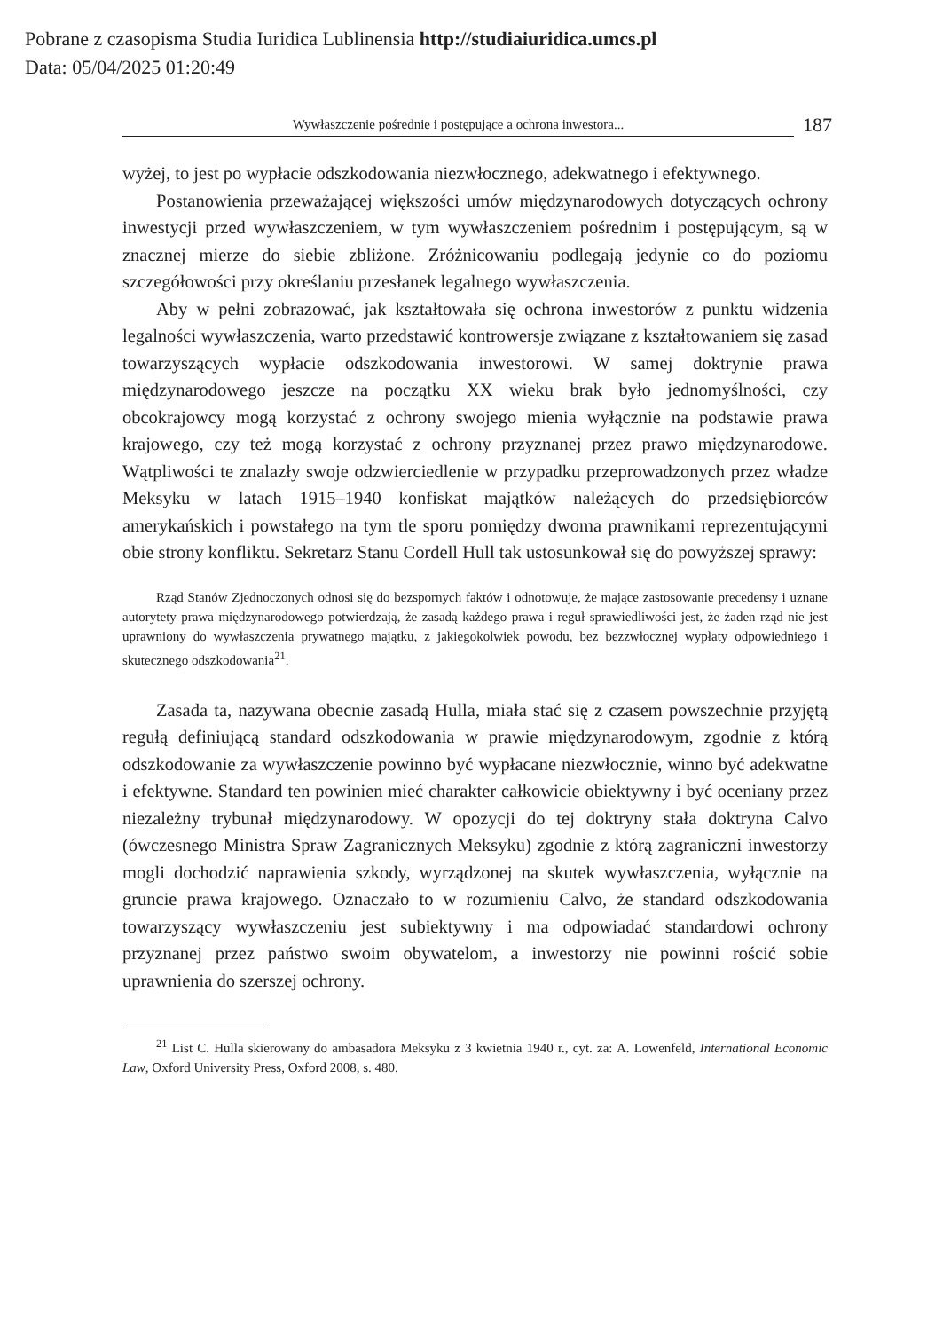Pobrane z czasopisma Studia Iuridica Lublinensia http://studiaiuridica.umcs.pl
Data: 05/04/2025 01:20:49
Wywłaszczenie pośrednie i postępujące a ochrona inwestora...
187
wyżej, to jest po wypłacie odszkodowania niezwłocznego, adekwatnego i efektywnego.
Postanowienia przeważającej większości umów międzynarodowych dotyczących ochrony inwestycji przed wywłaszczeniem, w tym wywłaszczeniem pośrednim i postępującym, są w znacznej mierze do siebie zbliżone. Zróżnicowaniu podlegają jedynie co do poziomu szczegółowości przy określaniu przesłanek legalnego wywłaszczenia.
Aby w pełni zobrazować, jak kształtowała się ochrona inwestorów z punktu widzenia legalności wywłaszczenia, warto przedstawić kontrowersje związane z kształtowaniem się zasad towarzyszących wypłacie odszkodowania inwestorowi. W samej doktrynie prawa międzynarodowego jeszcze na początku XX wieku brak było jednomyślności, czy obcokrajowcy mogą korzystać z ochrony swojego mienia wyłącznie na podstawie prawa krajowego, czy też mogą korzystać z ochrony przyznanej przez prawo międzynarodowe. Wątpliwości te znalazły swoje odzwierciedlenie w przypadku przeprowadzonych przez władze Meksyku w latach 1915–1940 konfiskat majątków należących do przedsiębiorców amerykańskich i powstałego na tym tle sporu pomiędzy dwoma prawnikami reprezentującymi obie strony konfliktu. Sekretarz Stanu Cordell Hull tak ustosunkował się do powyższej sprawy:
Rząd Stanów Zjednoczonych odnosi się do bezspornych faktów i odnotowuje, że mające zastosowanie precedensy i uznane autorytety prawa międzynarodowego potwierdzają, że zasadą każdego prawa i reguł sprawiedliwości jest, że żaden rząd nie jest uprawniony do wywłaszczenia prywatnego majątku, z jakiegokolwiek powodu, bez bezzwłocznej wypłaty odpowiedniego i skutecznego odszkodowania<sup>21</sup>.
Zasada ta, nazywana obecnie zasadą Hulla, miała stać się z czasem powszechnie przyjętą regułą definiującą standard odszkodowania w prawie międzynarodowym, zgodnie z którą odszkodowanie za wywłaszczenie powinno być wypłacane niezwłocznie, winno być adekwatne i efektywne. Standard ten powinien mieć charakter całkowicie obiektywny i być oceniany przez niezależny trybunał międzynarodowy. W opozycji do tej doktryny stała doktryna Calvo (ówczesnego Ministra Spraw Zagranicznych Meksyku) zgodnie z którą zagraniczni inwestorzy mogli dochodzić naprawienia szkody, wyrządzonej na skutek wywłaszczenia, wyłącznie na gruncie prawa krajowego. Oznaczało to w rozumieniu Calvo, że standard odszkodowania towarzyszący wywłaszczeniu jest subiektywny i ma odpowiadać standardowi ochrony przyznanej przez państwo swoim obywatelom, a inwestorzy nie powinni rościć sobie uprawnienia do szerszej ochrony.
<sup>21</sup> List C. Hulla skierowany do ambasadora Meksyku z 3 kwietnia 1940 r., cyt. za: A. Lowenfeld, International Economic Law, Oxford University Press, Oxford 2008, s. 480.